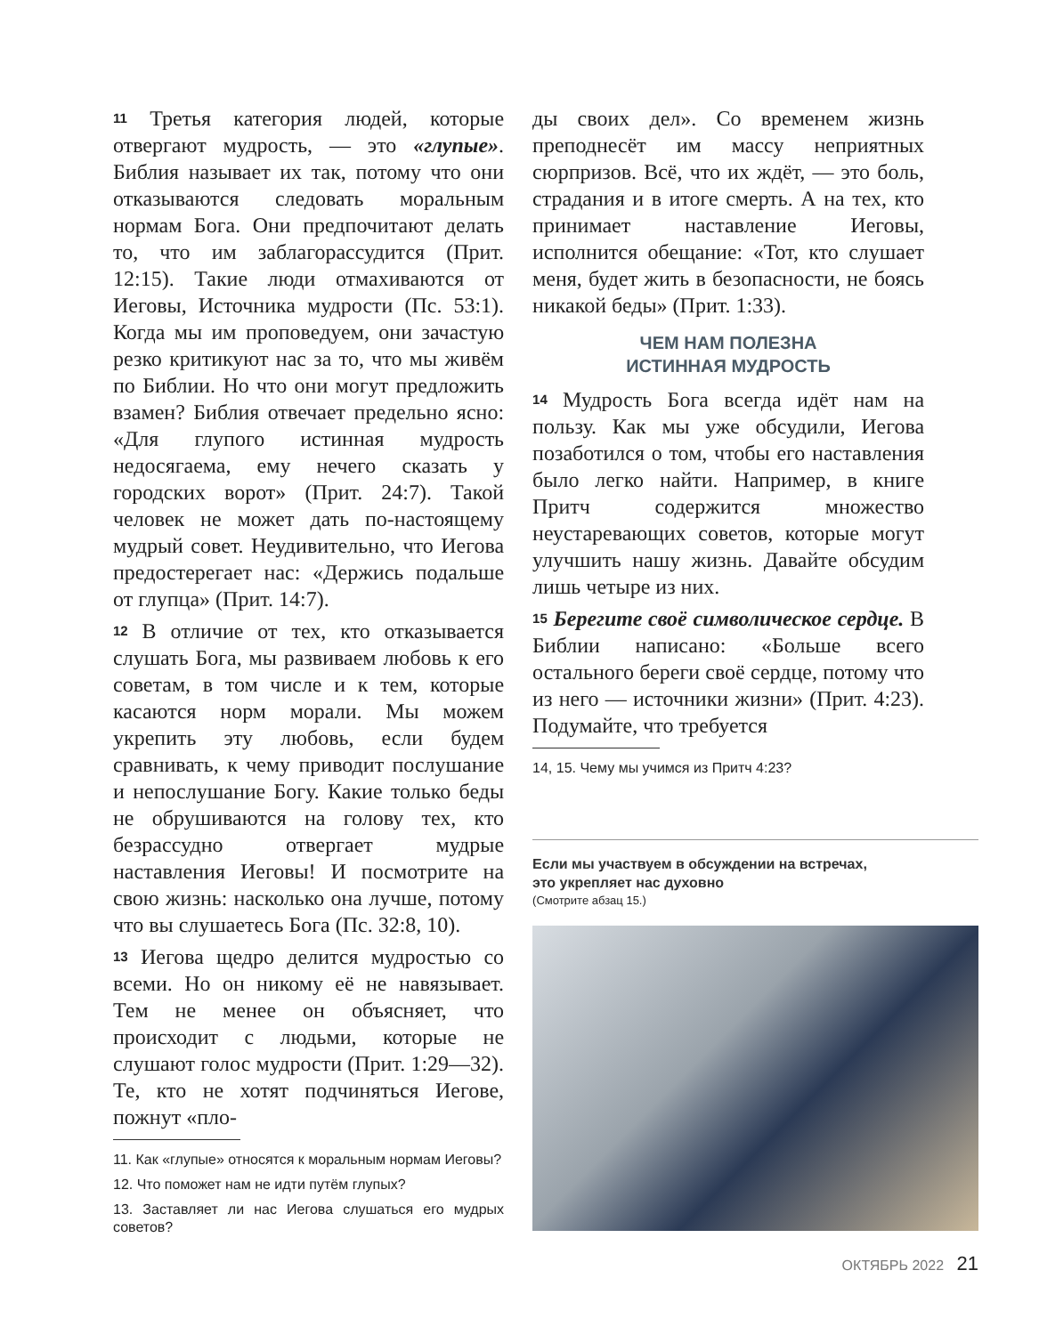11 Третья категория людей, которые отвергают мудрость, — это «глупые». Библия называет их так, потому что они отказываются следовать моральным нормам Бога. Они предпочитают делать то, что им заблагорассудится (Прит. 12:15). Такие люди отмахиваются от Иеговы, Источника мудрости (Пс. 53:1). Когда мы им проповедуем, они зачастую резко критикуют нас за то, что мы живём по Библии. Но что они могут предложить взамен? Библия отвечает предельно ясно: «Для глупого истинная мудрость недосягаема, ему нечего сказать у городских ворот» (Прит. 24:7). Такой человек не может дать по-настоящему мудрый совет. Неудивительно, что Иегова предостерегает нас: «Держись подальше от глупца» (Прит. 14:7).
12 В отличие от тех, кто отказывается слушать Бога, мы развиваем любовь к его советам, в том числе и к тем, которые касаются норм морали. Мы можем укрепить эту любовь, если будем сравнивать, к чему приводит послушание и непослушание Богу. Какие только беды не обрушиваются на голову тех, кто безрассудно отвергает мудрые наставления Иеговы! И посмотрите на свою жизнь: насколько она лучше, потому что вы слушаетесь Бога (Пс. 32:8, 10).
13 Иегова щедро делится мудростью со всеми. Но он никому её не навязывает. Тем не менее он объясняет, что происходит с людьми, которые не слушают голос мудрости (Прит. 1:29—32). Те, кто не хотят подчиняться Иегове, пожнут «пло-
11. Как «глупые» относятся к моральным нормам Иеговы?
12. Что поможет нам не идти путём глупых?
13. Заставляет ли нас Иегова слушаться его мудрых советов?
ды своих дел». Со временем жизнь преподнесёт им массу неприятных сюрпризов. Всё, что их ждёт, — это боль, страдания и в итоге смерть. А на тех, кто принимает наставление Иеговы, исполнится обещание: «Тот, кто слушает меня, будет жить в безопасности, не боясь никакой беды» (Прит. 1:33).
ЧЕМ НАМ ПОЛЕЗНА
ИСТИННАЯ МУДРОСТЬ
14 Мудрость Бога всегда идёт нам на пользу. Как мы уже обсудили, Иегова позаботился о том, чтобы его наставления было легко найти. Например, в книге Притч содержится множество неустаревающих советов, которые могут улучшить нашу жизнь. Давайте обсудим лишь четыре из них.
15 Берегите своё символическое сердце. В Библии написано: «Больше всего остального береги своё сердце, потому что из него — источники жизни» (Прит. 4:23). Подумайте, что требуется
14, 15. Чему мы учимся из Притч 4:23?
Если мы участвуем в обсуждении на встречах,
это укрепляет нас духовно
(Смотрите абзац 15.)
ОКТЯБРЬ 2022 21